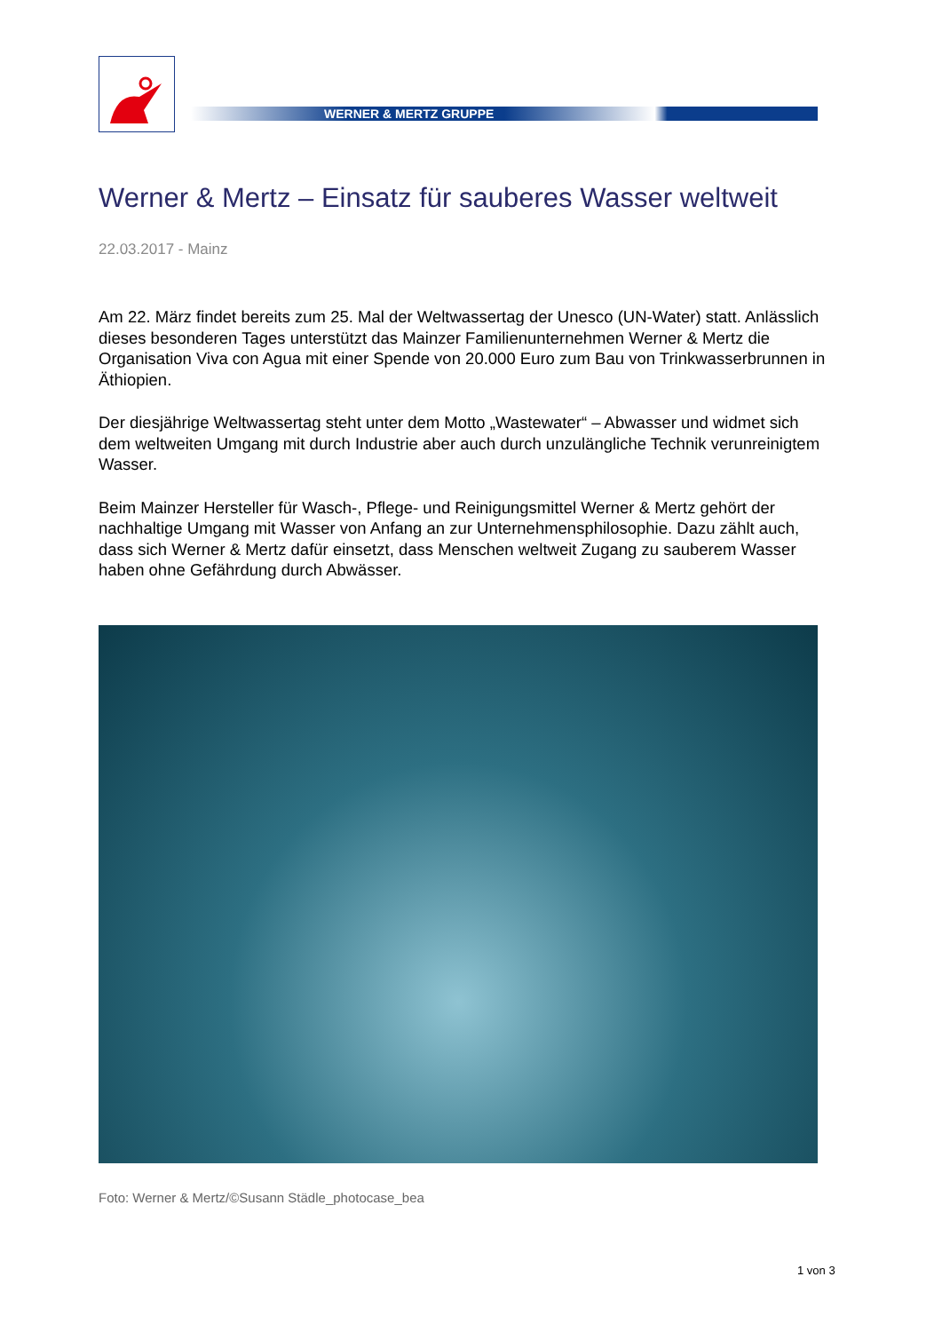WERNER & MERTZ GRUPPE
Werner & Mertz – Einsatz für sauberes Wasser weltweit
22.03.2017 - Mainz
Am 22. März findet bereits zum 25. Mal der Weltwassertag der Unesco (UN-Water) statt. Anlässlich dieses besonderen Tages unterstützt das Mainzer Familienunternehmen Werner & Mertz die Organisation Viva con Agua mit einer Spende von 20.000 Euro zum Bau von Trinkwasserbrunnen in Äthiopien.
Der diesjährige Weltwassertag steht unter dem Motto „Wastewater“ – Abwasser und widmet sich dem weltweiten Umgang mit durch Industrie aber auch durch unzulängliche Technik verunreinigtem Wasser.
Beim Mainzer Hersteller für Wasch-, Pflege- und Reinigungsmittel Werner & Mertz gehört der nachhaltige Umgang mit Wasser von Anfang an zur Unternehmensphilosophie. Dazu zählt auch, dass sich Werner & Mertz dafür einsetzt, dass Menschen weltweit Zugang zu sauberem Wasser haben ohne Gefährdung durch Abwässer.
Foto: Werner & Mertz/©Susann Städle_photocase_bea
1 von 3